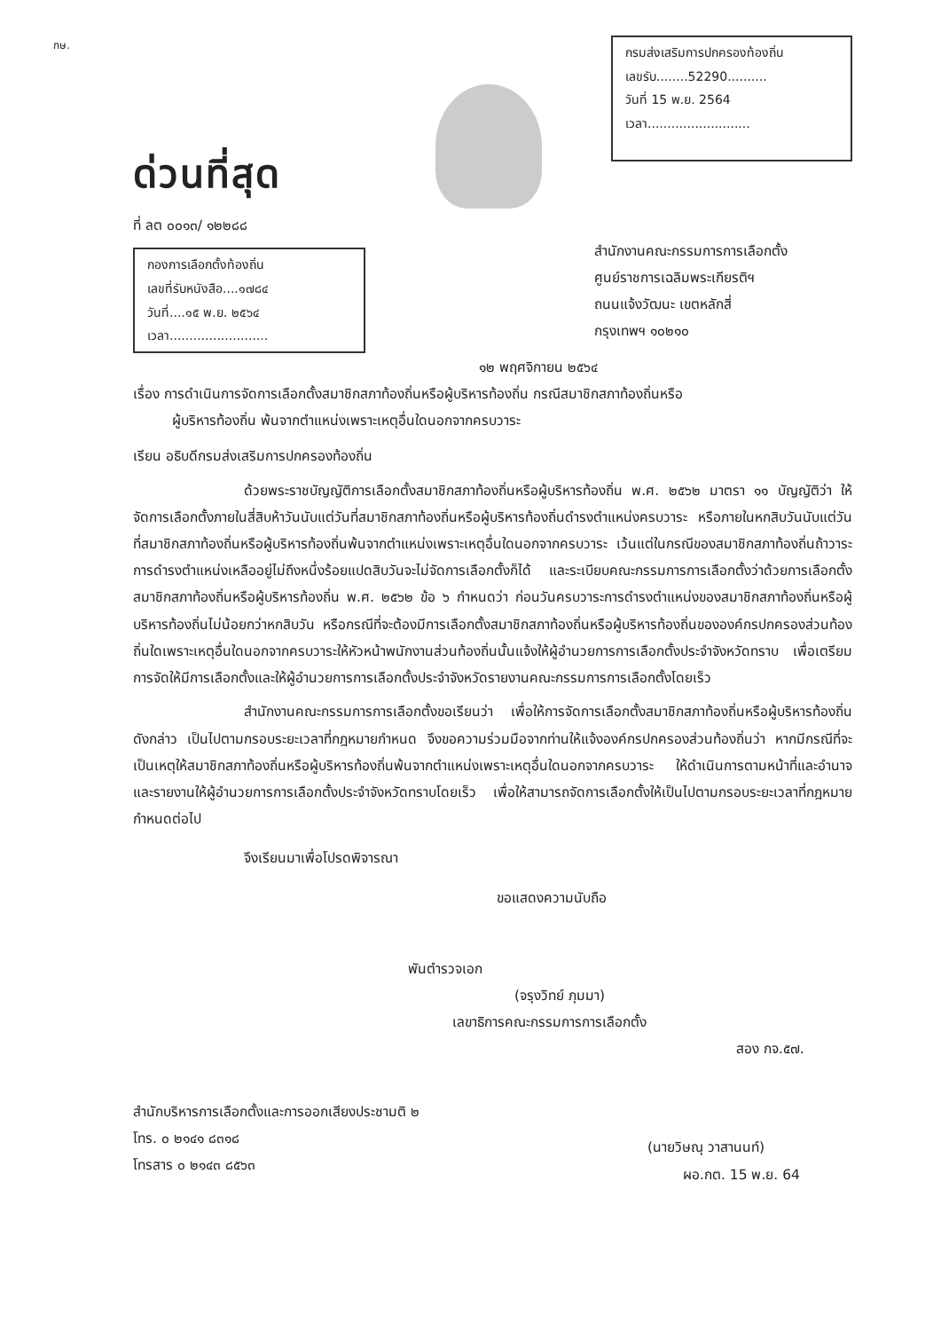กษ.
ด่วนที่สุด
ที่ ลต ๐๐๑๓/ ๑๒๒๘๘
กองการเลือกตั้งท้องถิ่น
เลขที่รับหนังสือ....๑๗๘๔
วันที่....๑๕ พ.ย. ๒๕๖๔
เวลา.........................
กรมส่งเสริมการปกครองท้องถิ่น
เลขรับ........52290..........
วันที่ 15 พ.ย. 2564
เวลา..........................
สำนักงานคณะกรรมการการเลือกตั้ง
ศูนย์ราชการเฉลิมพระเกียรติฯ
ถนนแจ้งวัฒนะ เขตหลักสี่
กรุงเทพฯ ๑๐๒๑๐
๑๒ พฤศจิกายน ๒๕๖๔
เรื่อง การดำเนินการจัดการเลือกตั้งสมาชิกสภาท้องถิ่นหรือผู้บริหารท้องถิ่น กรณีสมาชิกสภาท้องถิ่นหรือ
ผู้บริหารท้องถิ่น พ้นจากตำแหน่งเพราะเหตุอื่นใดนอกจากครบวาระ
เรียน อธิบดีกรมส่งเสริมการปกครองท้องถิ่น
ด้วยพระราชบัญญัติการเลือกตั้งสมาชิกสภาท้องถิ่นหรือผู้บริหารท้องถิ่น พ.ศ. ๒๕๖๒ มาตรา ๑๑ บัญญัติว่า ให้จัดการเลือกตั้งภายในสี่สิบห้าวันนับแต่วันที่สมาชิกสภาท้องถิ่นหรือผู้บริหารท้องถิ่นดำรงตำแหน่งครบวาระ หรือภายในหกสิบวันนับแต่วันที่สมาชิกสภาท้องถิ่นหรือผู้บริหารท้องถิ่นพ้นจากตำแหน่งเพราะเหตุอื่นใดนอกจากครบวาระ เว้นแต่ในกรณีของสมาชิกสภาท้องถิ่นถ้าวาระการดำรงตำแหน่งเหลืออยู่ไม่ถึงหนึ่งร้อยแปดสิบวันจะไม่จัดการเลือกตั้งก็ได้ และระเบียบคณะกรรมการการเลือกตั้งว่าด้วยการเลือกตั้งสมาชิกสภาท้องถิ่นหรือผู้บริหารท้องถิ่น พ.ศ. ๒๕๖๒ ข้อ ๖ กำหนดว่า ก่อนวันครบวาระการดำรงตำแหน่งของสมาชิกสภาท้องถิ่นหรือผู้บริหารท้องถิ่นไม่น้อยกว่าหกสิบวัน หรือกรณีที่จะต้องมีการเลือกตั้งสมาชิกสภาท้องถิ่นหรือผู้บริหารท้องถิ่นขององค์กรปกครองส่วนท้องถิ่นใดเพราะเหตุอื่นใดนอกจากครบวาระให้หัวหน้าพนักงานส่วนท้องถิ่นนั้นแจ้งให้ผู้อำนวยการการเลือกตั้งประจำจังหวัดทราบ เพื่อเตรียมการจัดให้มีการเลือกตั้งและให้ผู้อำนวยการการเลือกตั้งประจำจังหวัดรายงานคณะกรรมการการเลือกตั้งโดยเร็ว
สำนักงานคณะกรรมการการเลือกตั้งขอเรียนว่า เพื่อให้การจัดการเลือกตั้งสมาชิกสภาท้องถิ่นหรือผู้บริหารท้องถิ่นดังกล่าว เป็นไปตามกรอบระยะเวลาที่กฎหมายกำหนด จึงขอความร่วมมือจากท่านให้แจ้งองค์กรปกครองส่วนท้องถิ่นว่า หากมีกรณีที่จะเป็นเหตุให้สมาชิกสภาท้องถิ่นหรือผู้บริหารท้องถิ่นพ้นจากตำแหน่งเพราะเหตุอื่นใดนอกจากครบวาระ ให้ดำเนินการตามหน้าที่และอำนาจ และรายงานให้ผู้อำนวยการการเลือกตั้งประจำจังหวัดทราบโดยเร็ว เพื่อให้สามารถจัดการเลือกตั้งให้เป็นไปตามกรอบระยะเวลาที่กฎหมายกำหนดต่อไป
จึงเรียนมาเพื่อโปรดพิจารณา
ขอแสดงความนับถือ
พันตำรวจเอก
(จรุงวิทย์ ภุมมา)
เลขาธิการคณะกรรมการการเลือกตั้ง
สอง กจ.๕๗.
สำนักบริหารการเลือกตั้งและการออกเสียงประชามติ ๒
โทร. ๐ ๒๑๔๑ ๘๓๑๘
โทรสาร ๐ ๒๑๔๓ ๘๕๖๓
(นายวิษณุ วาสานนท์)
ผอ.กต. 15 พ.ย. 64